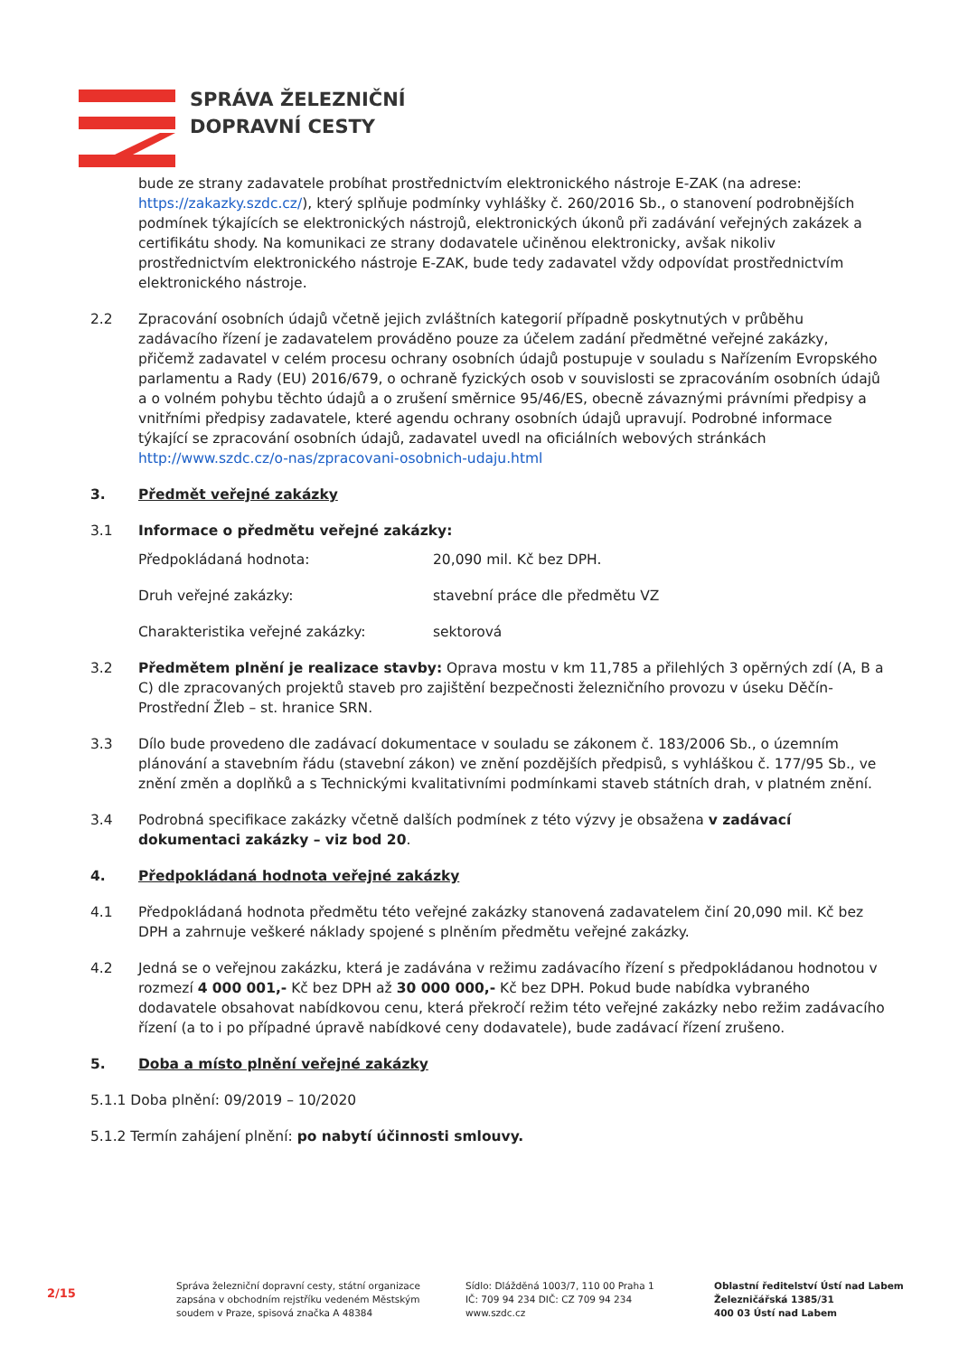SPRÁVA ŽELEZNIČNÍ
DOPRAVNÍ CESTY
bude ze strany zadavatele probíhat prostřednictvím elektronického nástroje E-ZAK (na adrese: https://zakazky.szdc.cz/), který splňuje podmínky vyhlášky č. 260/2016 Sb., o stanovení podrobnějších podmínek týkajících se elektronických nástrojů, elektronických úkonů při zadávání veřejných zakázek a certifikátu shody. Na komunikaci ze strany dodavatele učiněnou elektronicky, avšak nikoliv prostřednictvím elektronického nástroje E-ZAK, bude tedy zadavatel vždy odpovídat prostřednictvím elektronického nástroje.
2.2 Zpracování osobních údajů včetně jejich zvláštních kategorií případně poskytnutých v průběhu zadávacího řízení je zadavatelem prováděno pouze za účelem zadání předmětné veřejné zakázky, přičemž zadavatel v celém procesu ochrany osobních údajů postupuje v souladu s Nařízením Evropského parlamentu a Rady (EU) 2016/679, o ochraně fyzických osob v souvislosti se zpracováním osobních údajů a o volném pohybu těchto údajů a o zrušení směrnice 95/46/ES, obecně závaznými právními předpisy a vnitřními předpisy zadavatele, které agendu ochrany osobních údajů upravují. Podrobné informace týkající se zpracování osobních údajů, zadavatel uvedl na oficiálních webových stránkách http://www.szdc.cz/o-nas/zpracovani-osobnich-udaju.html
3. Předmět veřejné zakázky
3.1 Informace o předmětu veřejné zakázky:
Předpokládaná hodnota: 20,090 mil. Kč bez DPH.
Druh veřejné zakázky: stavební práce dle předmětu VZ
Charakteristika veřejné zakázky: sektorová
3.2 Předmětem plnění je realizace stavby: Oprava mostu v km 11,785 a přilehlých 3 opěrných zdí (A, B a C) dle zpracovaných projektů staveb pro zajištění bezpečnosti železničního provozu v úseku Děčín-Prostřední Žleb – st. hranice SRN.
3.3 Dílo bude provedeno dle zadávací dokumentace v souladu se zákonem č. 183/2006 Sb., o územním plánování a stavebním řádu (stavební zákon) ve znění pozdějších předpisů, s vyhláškou č. 177/95 Sb., ve znění změn a doplňků a s Technickými kvalitativními podmínkami staveb státních drah, v platném znění.
3.4 Podrobná specifikace zakázky včetně dalších podmínek z této výzvy je obsažena v zadávací dokumentaci zakázky – viz bod 20.
4. Předpokládaná hodnota veřejné zakázky
4.1 Předpokládaná hodnota předmětu této veřejné zakázky stanovená zadavatelem činí 20,090 mil. Kč bez DPH a zahrnuje veškeré náklady spojené s plněním předmětu veřejné zakázky.
4.2 Jedná se o veřejnou zakázku, která je zadávána v režimu zadávacího řízení s předpokládanou hodnotou v rozmezí 4 000 001,- Kč bez DPH až 30 000 000,- Kč bez DPH. Pokud bude nabídka vybraného dodavatele obsahovat nabídkovou cenu, která překročí režim této veřejné zakázky nebo režim zadávacího řízení (a to i po případné úpravě nabídkové ceny dodavatele), bude zadávací řízení zrušeno.
5. Doba a místo plnění veřejné zakázky
5.1.1 Doba plnění: 09/2019 – 10/2020
5.1.2 Termín zahájení plnění: po nabytí účinnosti smlouvy.
2/15
Správa železniční dopravní cesty, státní organizace
zapsána v obchodním rejstříku vedeném Městským
soudem v Praze, spisová značka A 48384
Sídlo: Dlážděná 1003/7, 110 00 Praha 1
IČ: 709 94 234 DIČ: CZ 709 94 234
www.szdc.cz
Oblastní ředitelství Ústí nad Labem
Železničářská 1385/31
400 03 Ústí nad Labem